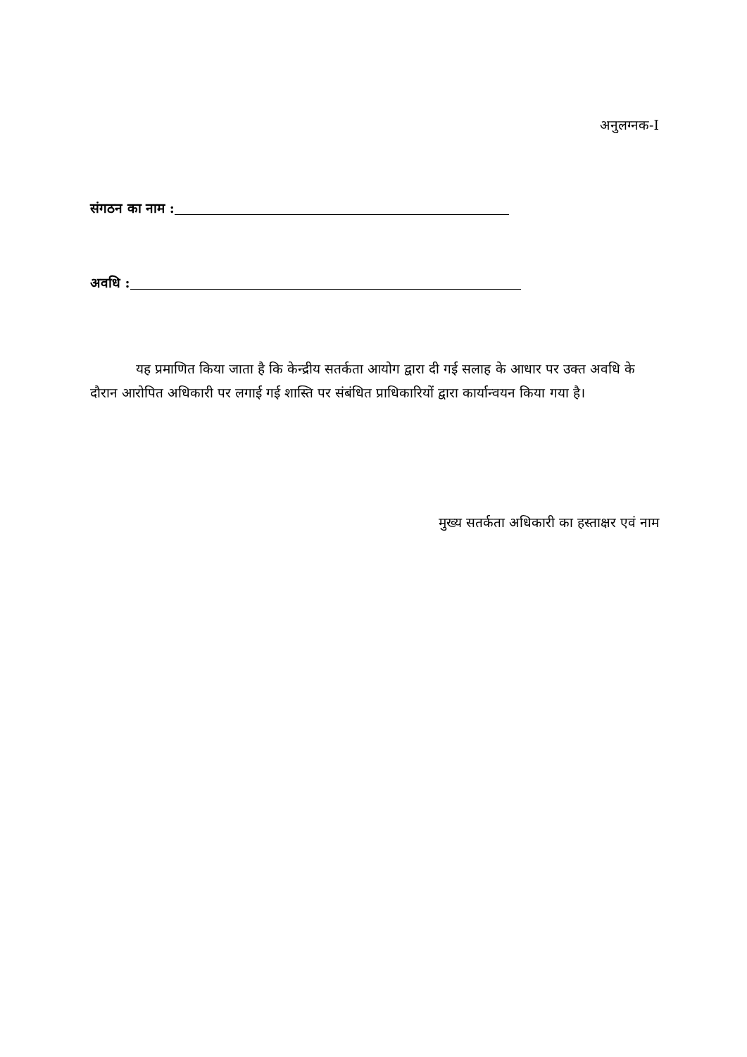अनुलग्नक-I
संगठन का नाम :
अवधि :
यह प्रमाणित किया जाता है कि केन्द्रीय सतर्कता आयोग द्वारा दी गई सलाह के आधार पर उक्त अवधि के दौरान आरोपित अधिकारी पर लगाई गई शास्ति पर संबंधित प्राधिकारियों द्वारा कार्यान्वयन किया गया है।
मुख्य सतर्कता अधिकारी का हस्ताक्षर एवं नाम